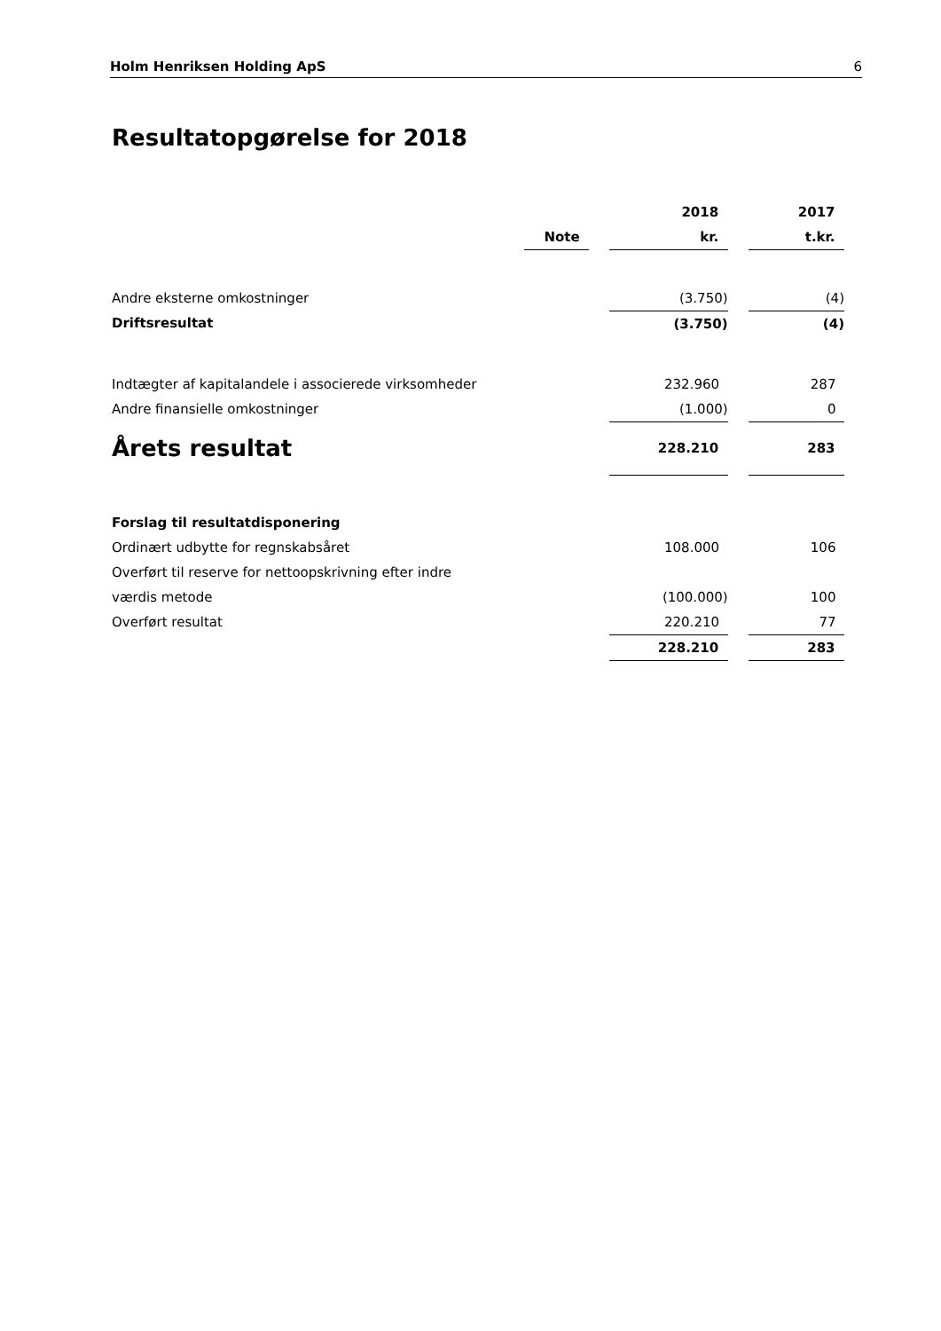Holm Henriksen Holding ApS 6
Resultatopgørelse for 2018
| | | | 2018 | | 2017 |
| | Note | | kr. | | t.kr. |
| Andre eksterne omkostninger | | | (3.750) | | (4) |
| Driftsresultat | | | (3.750) | | (4) |
| Indtægter af kapitalandele i associerede virksomheder | | | 232.960 | | 287 |
| Andre finansielle omkostninger | | | (1.000) | | 0 |
| Årets resultat | | | 228.210 | | 283 |
| Forslag til resultatdisponering | | | | | |
| Ordinært udbytte for regnskabsåret | | | 108.000 | | 106 |
| Overført til reserve for nettoopskrivning efter indre | | | | | |
| værdis metode | | | (100.000) | | 100 |
| Overført resultat | | | 220.210 | | 77 |
| | | | 228.210 | | 283 |